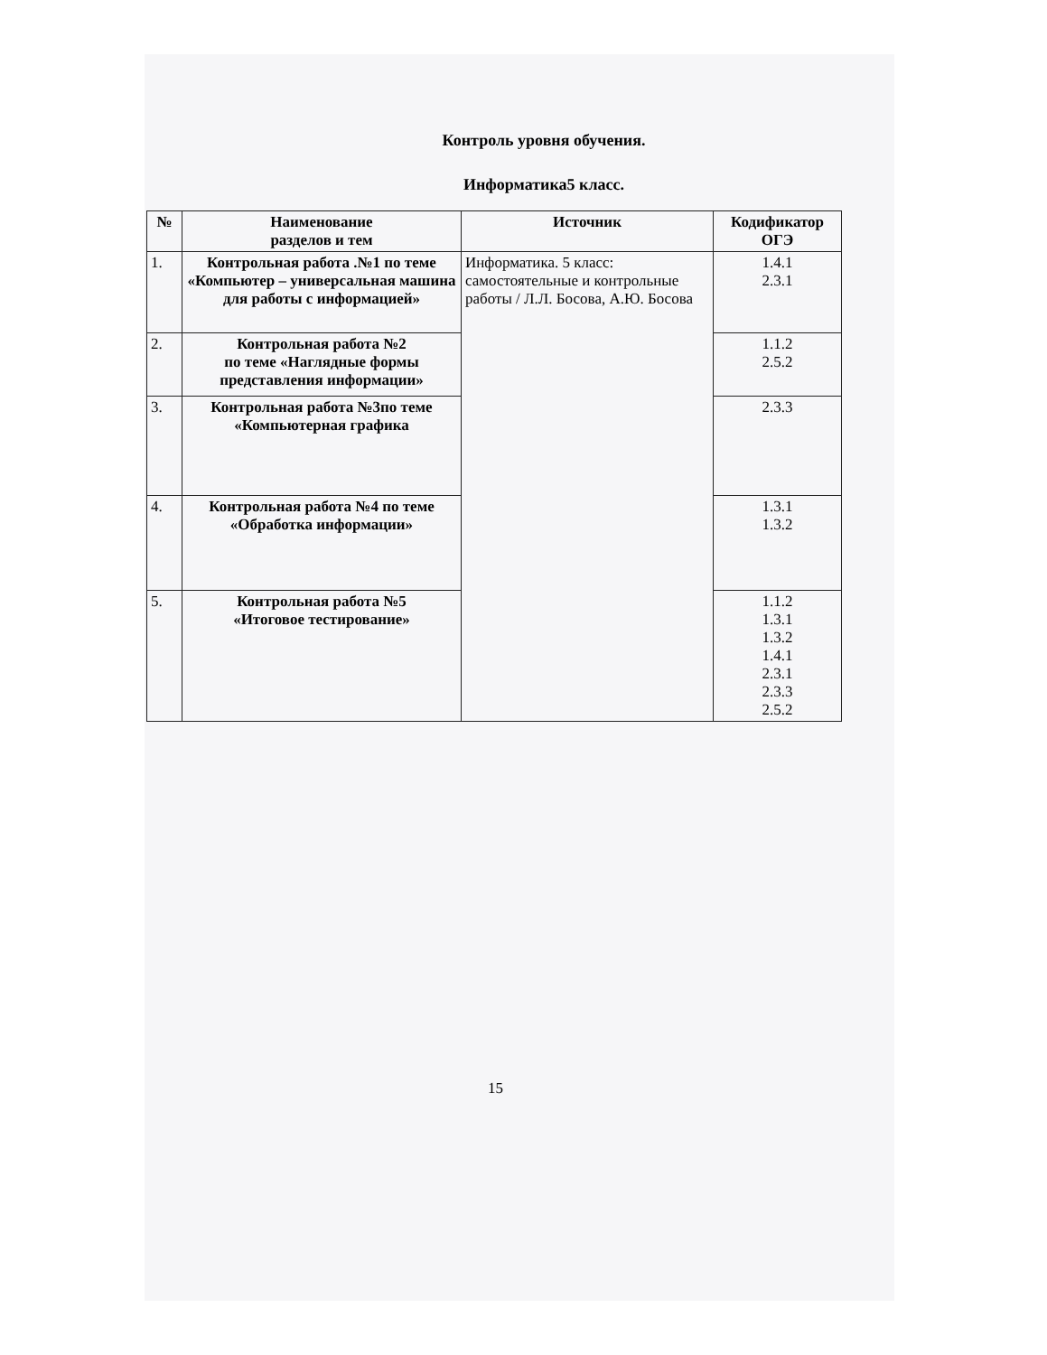Контроль уровня обучения.
Информатика5 класс.
| № | Наименование разделов и тем | Источник | Кодификатор ОГЭ |
| --- | --- | --- | --- |
| 1. | Контрольная работа .№1 по теме «Компьютер – универсальная машина для работы с информацией» | Информатика. 5 класс: самостоятельные и контрольные работы / Л.Л. Босова, А.Ю. Босова | 1.4.1 2.3.1 |
| 2. | Контрольная работа №2 по теме «Наглядные формы представления информации» | | 1.1.2 2.5.2 |
| 3. | Контрольная работа №3по теме «Компьютерная графика | | 2.3.3 |
| 4. | Контрольная работа №4 по теме «Обработка информации» | | 1.3.1 1.3.2 |
| 5. | Контрольная работа №5 «Итоговое тестирование» | | 1.1.2 1.3.1 1.3.2 1.4.1 2.3.1 2.3.3 2.5.2 |
15